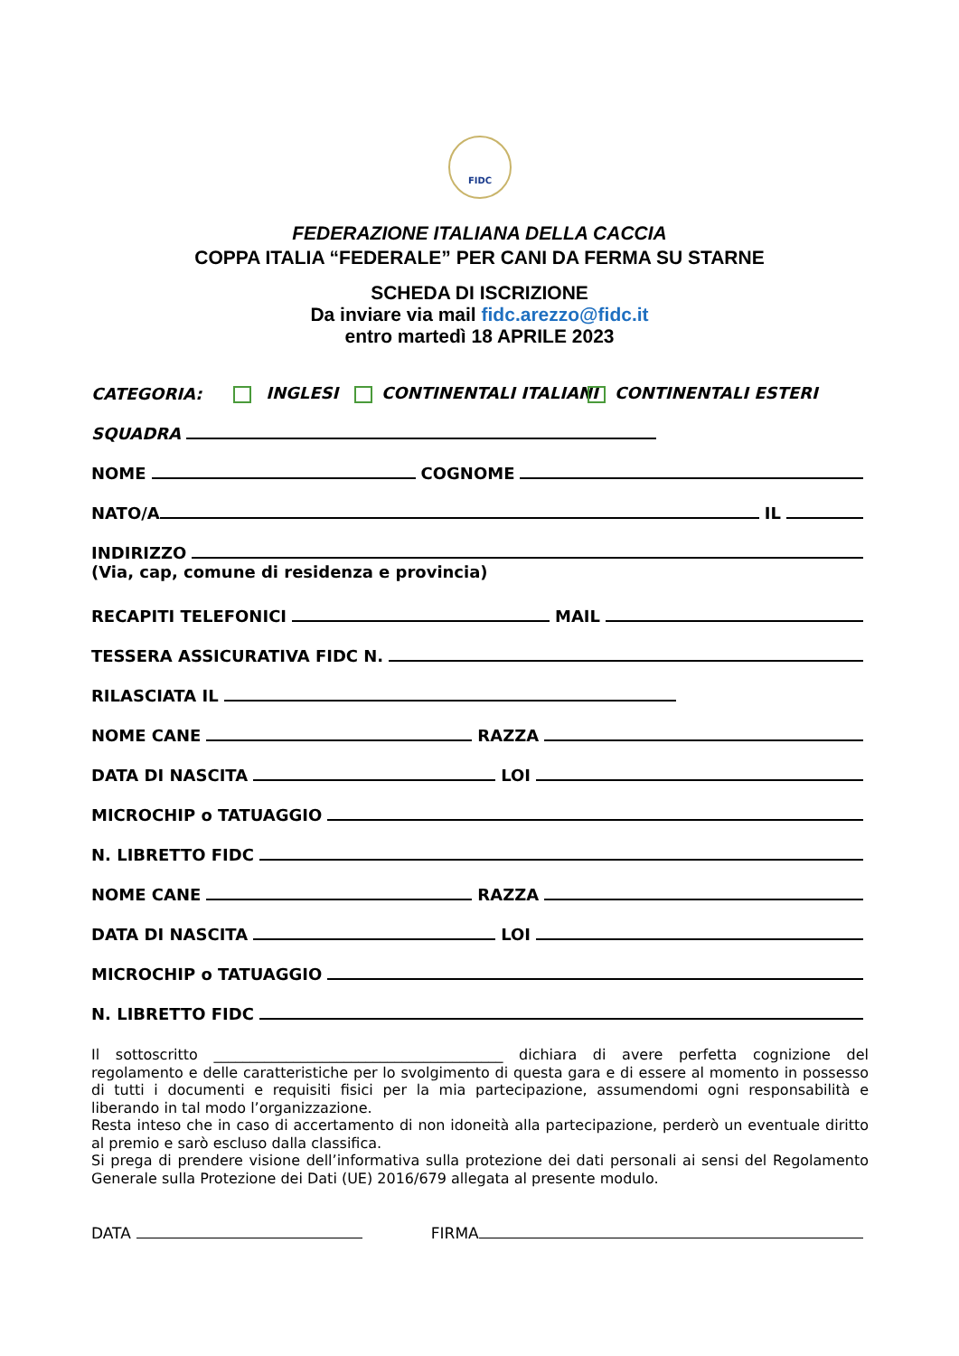FIDC
FEDERAZIONE ITALIANA DELLA CACCIA
COPPA ITALIA “FEDERALE” PER CANI DA FERMA SU STARNE
SCHEDA DI ISCRIZIONE
Da inviare via mail fidc.arezzo@fidc.it
entro martedì 18 APRILE 2023
CATEGORIA: INGLESI CONTINENTALI ITALIANI CONTINENTALI ESTERI
SQUADRA
NOME COGNOME
NATO/A IL
INDIRIZZO
(Via, cap, comune di residenza e provincia)
RECAPITI TELEFONICI MAIL
TESSERA ASSICURATIVA FIDC N.
RILASCIATA IL
NOME CANE RAZZA
DATA DI NASCITA LOI
MICROCHIP o TATUAGGIO
N. LIBRETTO FIDC
NOME CANE RAZZA
DATA DI NASCITA LOI
MICROCHIP o TATUAGGIO
N. LIBRETTO FIDC
Il sottoscritto ________________________________________ dichiara di avere perfetta cognizione del regolamento e delle caratteristiche per lo svolgimento di questa gara e di essere al momento in possesso di tutti i documenti e requisiti fisici per la mia partecipazione, assumendomi ogni responsabilità e liberando in tal modo l’organizzazione.
Resta inteso che in caso di accertamento di non idoneità alla partecipazione, perderò un eventuale diritto al premio e sarò escluso dalla classifica.
Si prega di prendere visione dell’informativa sulla protezione dei dati personali ai sensi del Regolamento Generale sulla Protezione dei Dati (UE) 2016/679 allegata al presente modulo.
DATA FIRMA